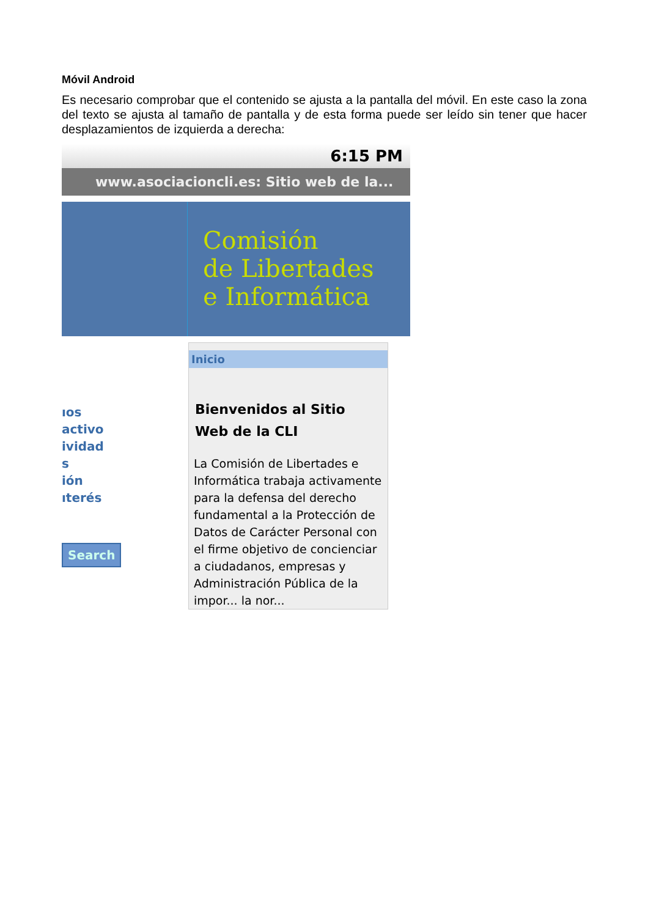Móvil Android
Es necesario comprobar que el contenido se ajusta a la pantalla del móvil. En este caso la zona del texto se ajusta al tamaño de pantalla y de esta forma puede ser leído sin tener que hacer desplazamientos de izquierda a derecha:
6:15 PM
www.asociacioncli.es: Sitio web de la...
Comisión
de Libertades
e Informática
ıos
activo
ividad
s
ión
ıterés
Search
Inicio
Bienvenidos al Sitio Web de la CLI
La Comisión de Libertades e Informática trabaja activamente para la defensa del derecho fundamental a la Protección de Datos de Carácter Personal con el firme objetivo de concienciar a ciudadanos, empresas y Administración Pública de la impor... la nor...